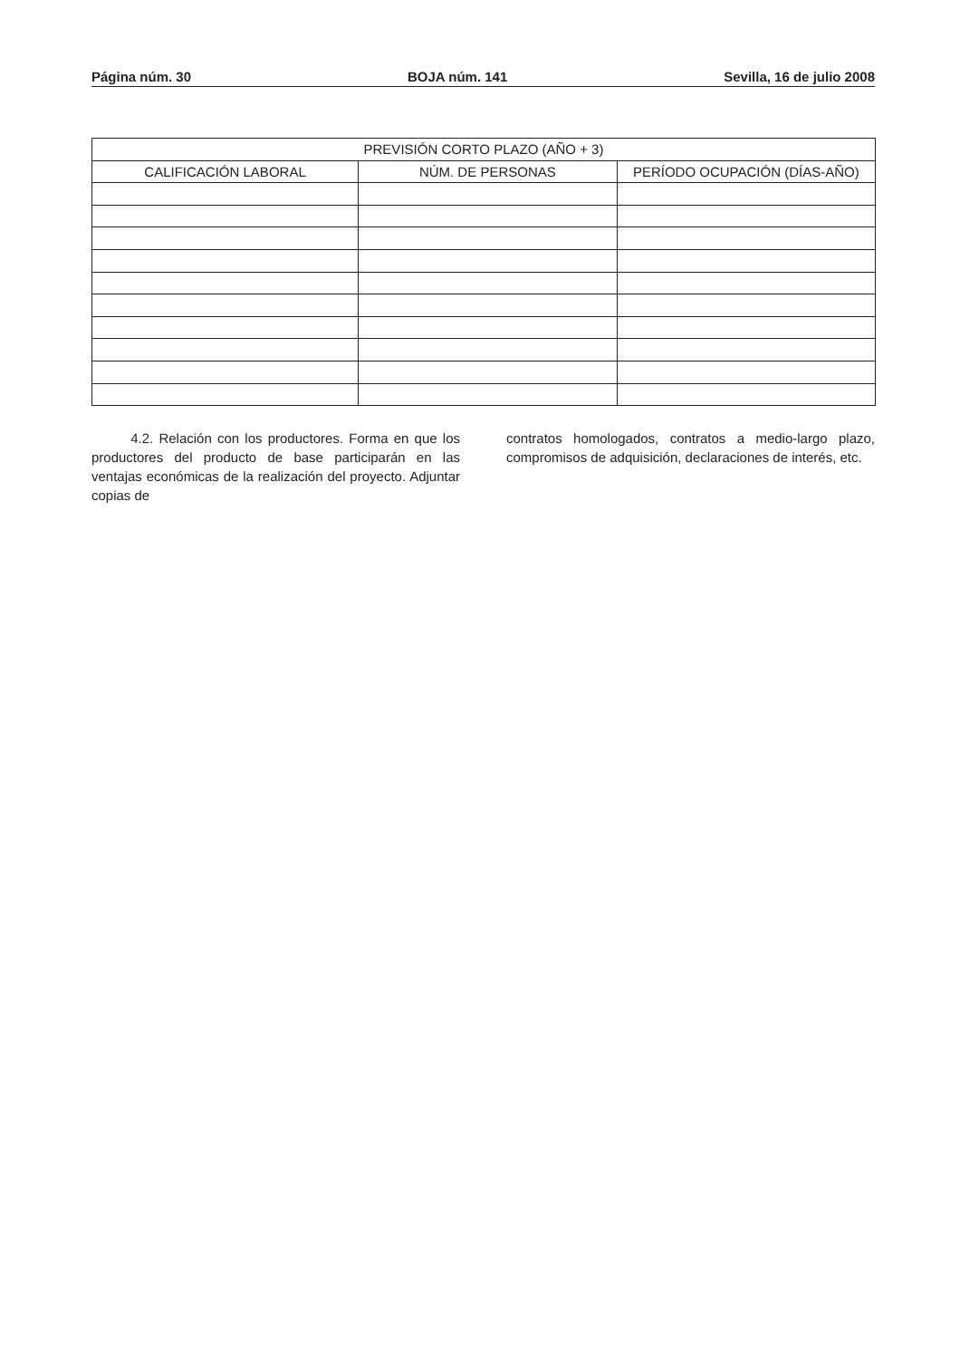Página núm. 30 BOJA núm. 141 Sevilla, 16 de julio 2008
| PREVISIÓN CORTO PLAZO (AÑO + 3) | | |
| --- | --- | --- |
| CALIFICACIÓN LABORAL | NÚM. DE PERSONAS | PERÍODO OCUPACIÓN (DÍAS-AÑO) |
4.2. Relación con los productores. Forma en que los productores del producto de base participarán en las ventajas económicas de la realización del proyecto. Adjuntar copias de
contratos homologados, contratos a medio-largo plazo, compromisos de adquisición, declaraciones de interés, etc.